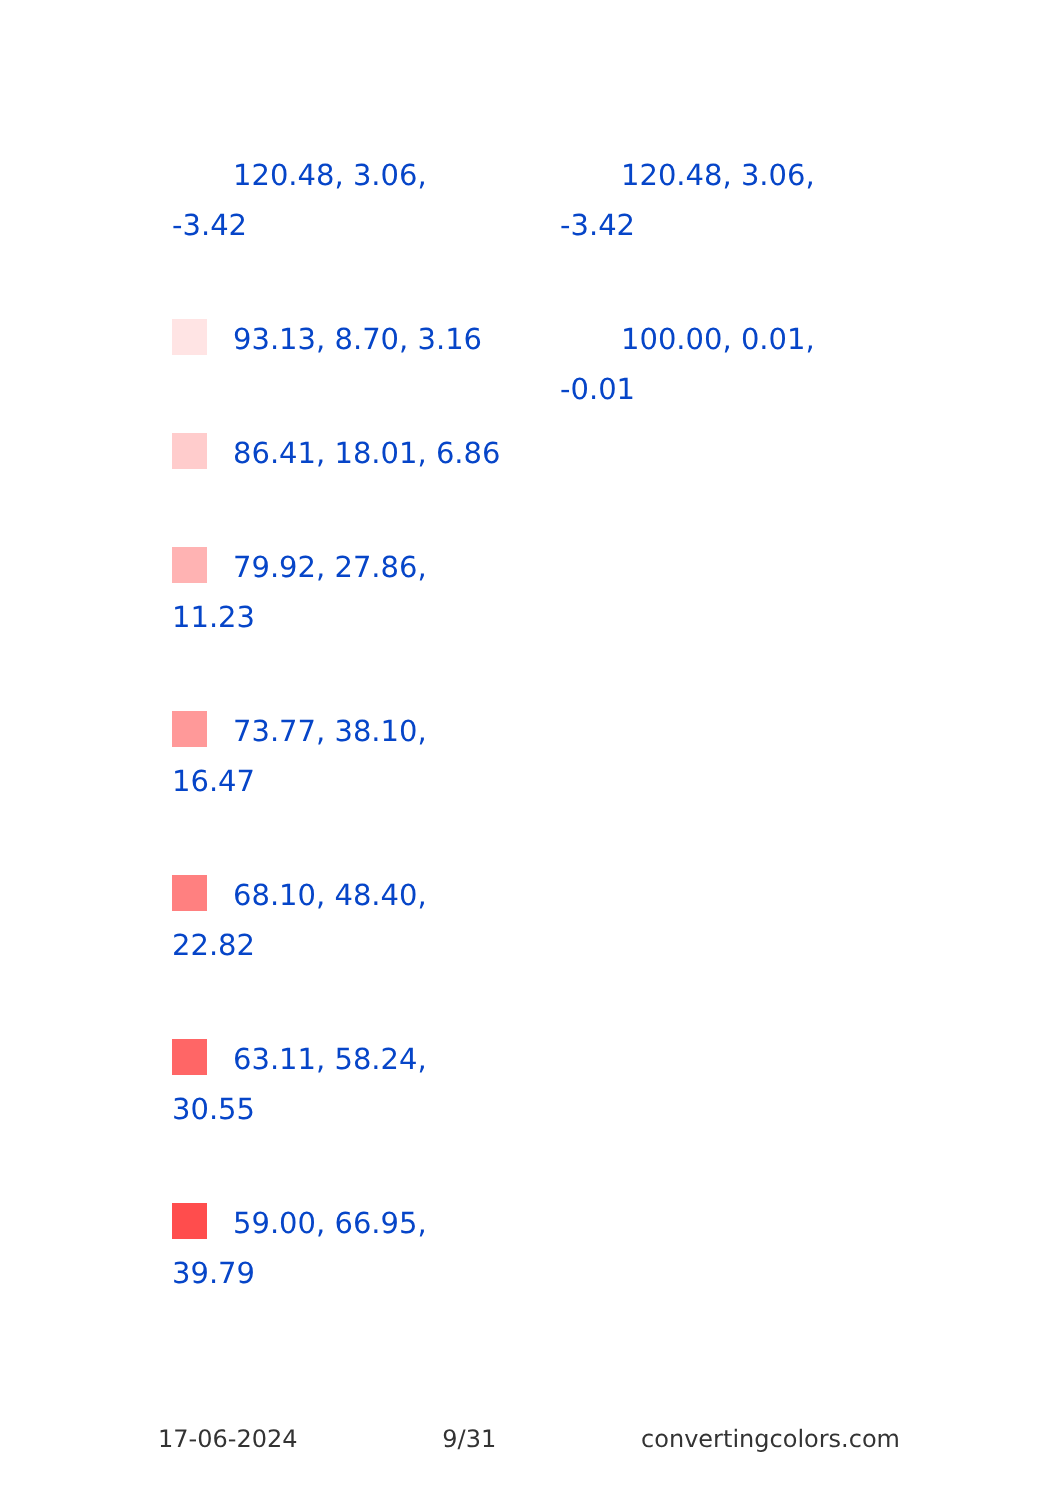120.48, 3.06, -3.42
93.13, 8.70, 3.16
86.41, 18.01, 6.86
79.92, 27.86, 11.23
73.77, 38.10, 16.47
68.10, 48.40, 22.82
63.11, 58.24, 30.55
59.00, 66.95, 39.79
120.48, 3.06, -3.42
100.00, 0.01, -0.01
17-06-2024 9/31 convertingcolors.com